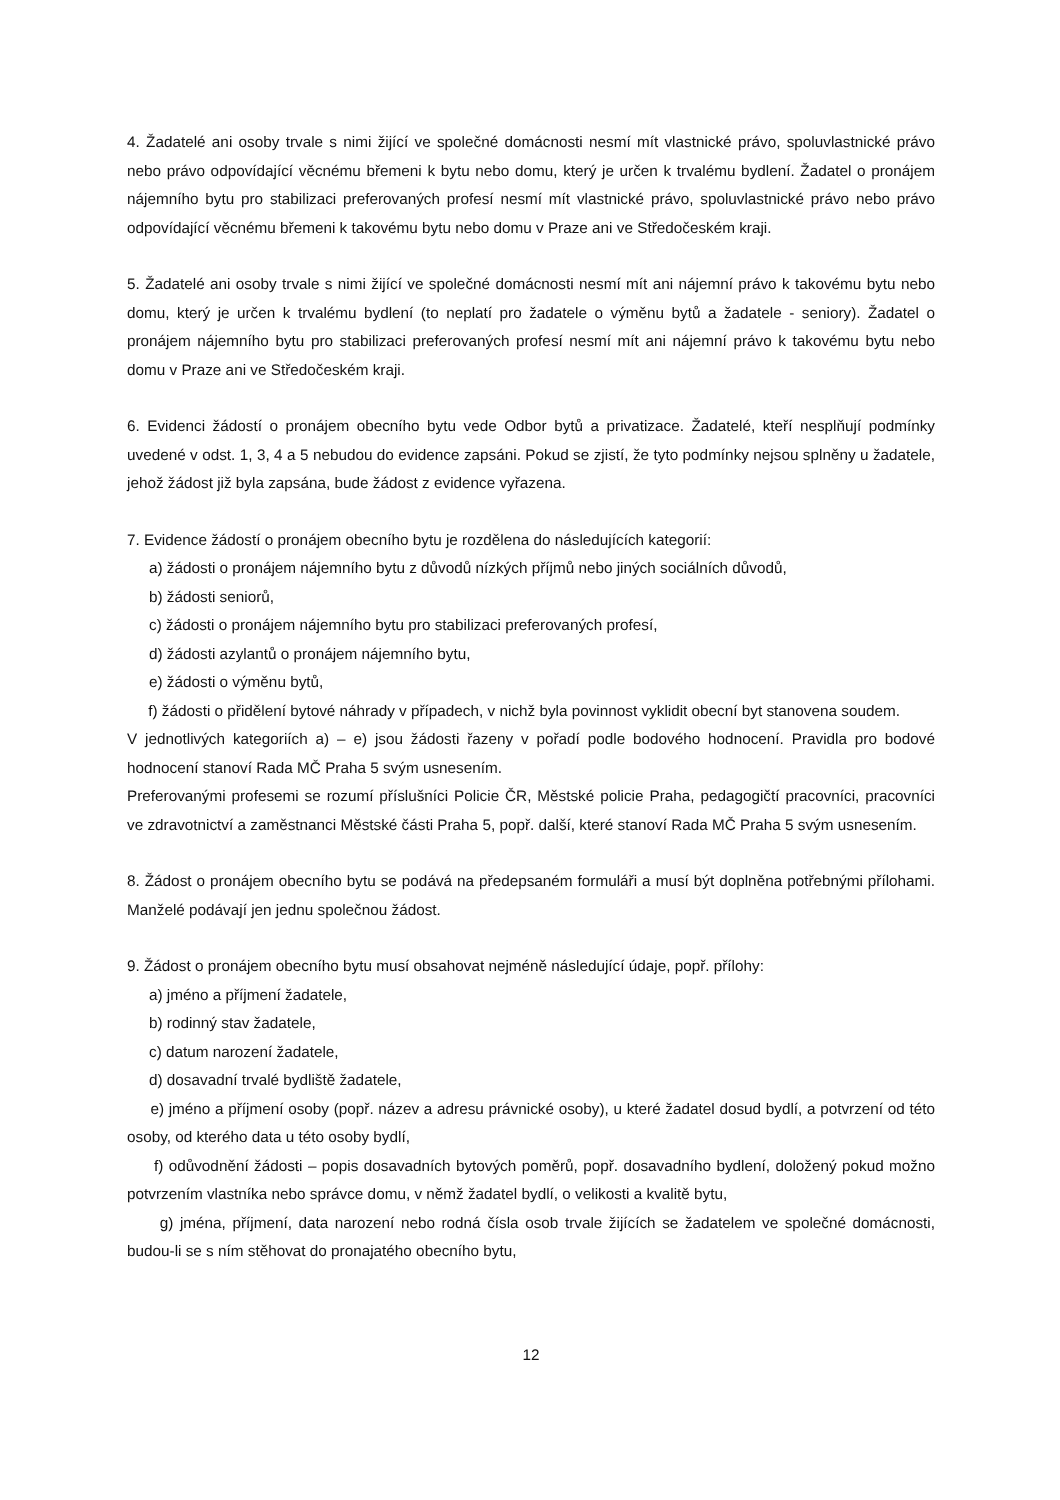4. Žadatelé ani osoby trvale s nimi žijící ve společné domácnosti nesmí mít vlastnické právo, spoluvlastnické právo nebo právo odpovídající věcnému břemeni k bytu nebo domu, který je určen k trvalému bydlení. Žadatel o pronájem nájemního bytu pro stabilizaci preferovaných profesí nesmí mít vlastnické právo, spoluvlastnické právo nebo právo odpovídající věcnému břemeni k takovému bytu nebo domu v Praze ani ve Středočeském kraji.
5. Žadatelé ani osoby trvale s nimi žijící ve společné domácnosti nesmí mít ani nájemní právo k takovému bytu nebo domu, který je určen k trvalému bydlení (to neplatí pro žadatele o výměnu bytů a žadatele - seniory). Žadatel o pronájem nájemního bytu pro stabilizaci preferovaných profesí nesmí mít ani nájemní právo k takovému bytu nebo domu v Praze ani ve Středočeském kraji.
6. Evidenci žádostí o pronájem obecního bytu vede Odbor bytů a privatizace. Žadatelé, kteří nesplňují podmínky uvedené v odst. 1, 3, 4 a 5 nebudou do evidence zapsáni. Pokud se zjistí, že tyto podmínky nejsou splněny u žadatele, jehož žádost již byla zapsána, bude žádost z evidence vyřazena.
7. Evidence žádostí o pronájem obecního bytu je rozdělena do následujících kategorií:
a) žádosti o pronájem nájemního bytu z důvodů nízkých příjmů nebo jiných sociálních důvodů,
b) žádosti seniorů,
c) žádosti o pronájem nájemního bytu pro stabilizaci preferovaných profesí,
d) žádosti azylantů o pronájem nájemního bytu,
e) žádosti o výměnu bytů,
f) žádosti o přidělení bytové náhrady v případech, v nichž byla povinnost vyklidit obecní byt stanovena soudem.
V jednotlivých kategoriích a) – e) jsou žádosti řazeny v pořadí podle bodového hodnocení. Pravidla pro bodové hodnocení stanoví Rada MČ Praha 5 svým usnesením.
Preferovanými profesemi se rozumí příslušníci Policie ČR, Městské policie Praha, pedagogičtí pracovníci, pracovníci ve zdravotnictví a zaměstnanci Městské části Praha 5, popř. další, které stanoví Rada MČ Praha 5 svým usnesením.
8. Žádost o pronájem obecního bytu se podává na předepsaném formuláři a musí být doplněna potřebnými přílohami. Manželé podávají jen jednu společnou žádost.
9. Žádost o pronájem obecního bytu musí obsahovat nejméně následující údaje, popř. přílohy:
a) jméno a příjmení žadatele,
b) rodinný stav žadatele,
c) datum narození žadatele,
d) dosavadní trvalé bydliště žadatele,
e) jméno a příjmení osoby (popř. název a adresu právnické osoby), u které žadatel dosud bydlí, a potvrzení od této osoby, od kterého data u této osoby bydlí,
f) odůvodnění žádosti – popis dosavadních bytových poměrů, popř. dosavadního bydlení, doložený pokud možno potvrzením vlastníka nebo správce domu, v němž žadatel bydlí, o velikosti a kvalitě bytu,
g) jména, příjmení, data narození nebo rodná čísla osob trvale žijících se žadatelem ve společné domácnosti, budou-li se s ním stěhovat do pronajatého obecního bytu,
12